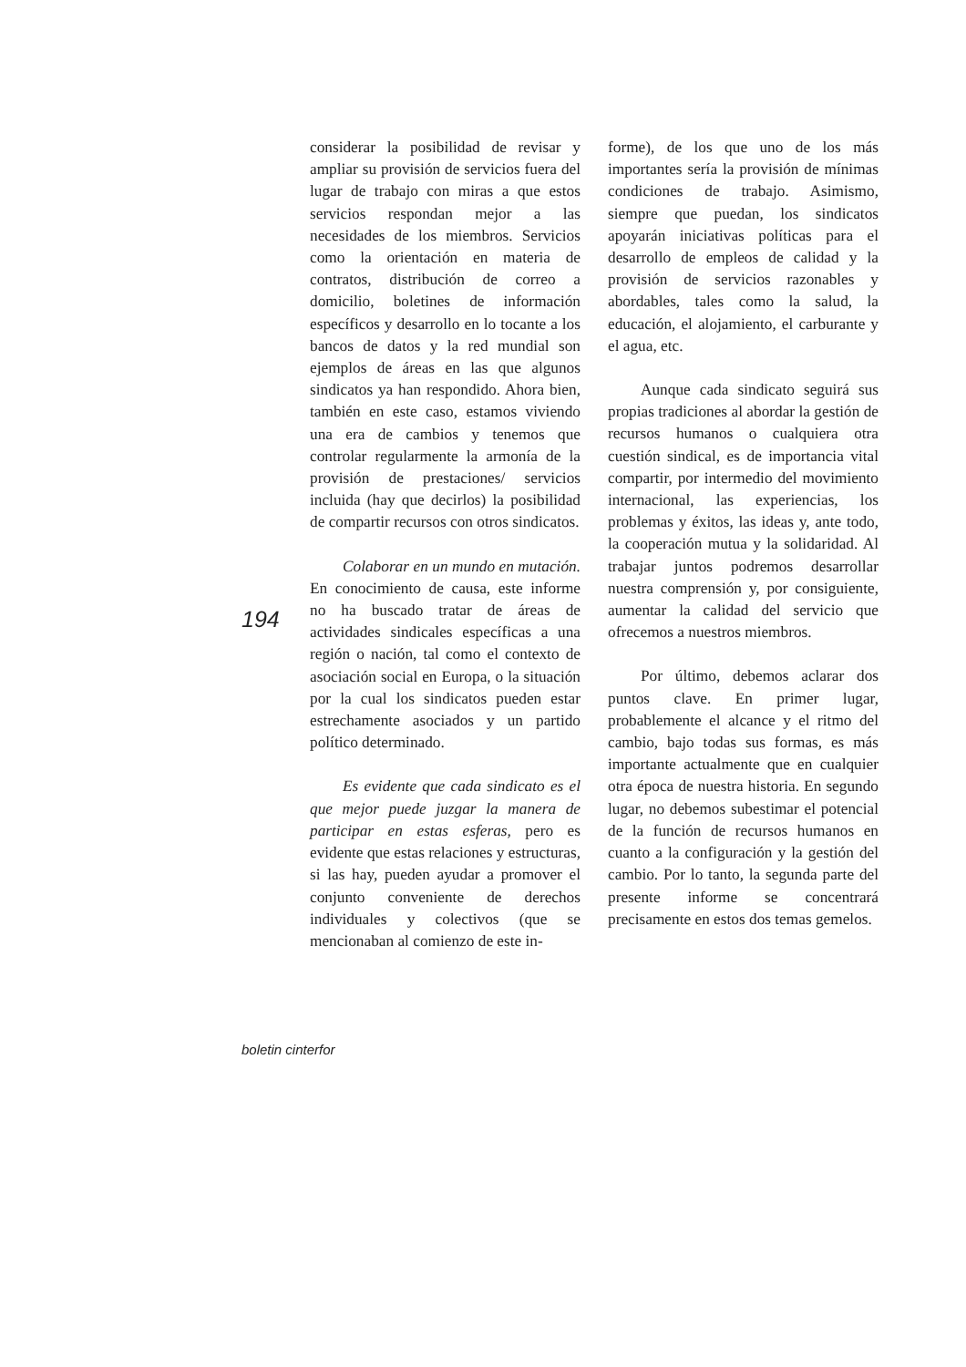considerar la posibilidad de revisar y ampliar su provisión de servicios fuera del lugar de trabajo con miras a que estos servicios respondan mejor a las necesidades de los miembros. Servicios como la orientación en materia de contratos, distribución de correo a domicilio, boletines de información específicos y desarrollo en lo tocante a los bancos de datos y la red mundial son ejemplos de áreas en las que algunos sindicatos ya han respondido. Ahora bien, también en este caso, estamos viviendo una era de cambios y tenemos que controlar regularmente la armonía de la provisión de prestaciones/ servicios incluida (hay que decirlos) la posibilidad de compartir recursos con otros sindicatos.
Colaborar en un mundo en mutación. En conocimiento de causa, este informe no ha buscado tratar de áreas de actividades sindicales específicas a una región o nación, tal como el contexto de asociación social en Europa, o la situación por la cual los sindicatos pueden estar estrechamente asociados y un partido político determinado.
Es evidente que cada sindicato es el que mejor puede juzgar la manera de participar en estas esferas, pero es evidente que estas relaciones y estructuras, si las hay, pueden ayudar a promover el conjunto conveniente de derechos individuales y colectivos (que se mencionaban al comienzo de este in-
forme), de los que uno de los más importantes sería la provisión de mínimas condiciones de trabajo. Asimismo, siempre que puedan, los sindicatos apoyarán iniciativas políticas para el desarrollo de empleos de calidad y la provisión de servicios razonables y abordables, tales como la salud, la educación, el alojamiento, el carburante y el agua, etc.
Aunque cada sindicato seguirá sus propias tradiciones al abordar la gestión de recursos humanos o cualquiera otra cuestión sindical, es de importancia vital compartir, por intermedio del movimiento internacional, las experiencias, los problemas y éxitos, las ideas y, ante todo, la cooperación mutua y la solidaridad. Al trabajar juntos podremos desarrollar nuestra comprensión y, por consiguiente, aumentar la calidad del servicio que ofrecemos a nuestros miembros.
Por último, debemos aclarar dos puntos clave. En primer lugar, probablemente el alcance y el ritmo del cambio, bajo todas sus formas, es más importante actualmente que en cualquier otra época de nuestra historia. En segundo lugar, no debemos subestimar el potencial de la función de recursos humanos en cuanto a la configuración y la gestión del cambio. Por lo tanto, la segunda parte del presente informe se concentrará precisamente en estos dos temas gemelos.
194
boletin cinterfor